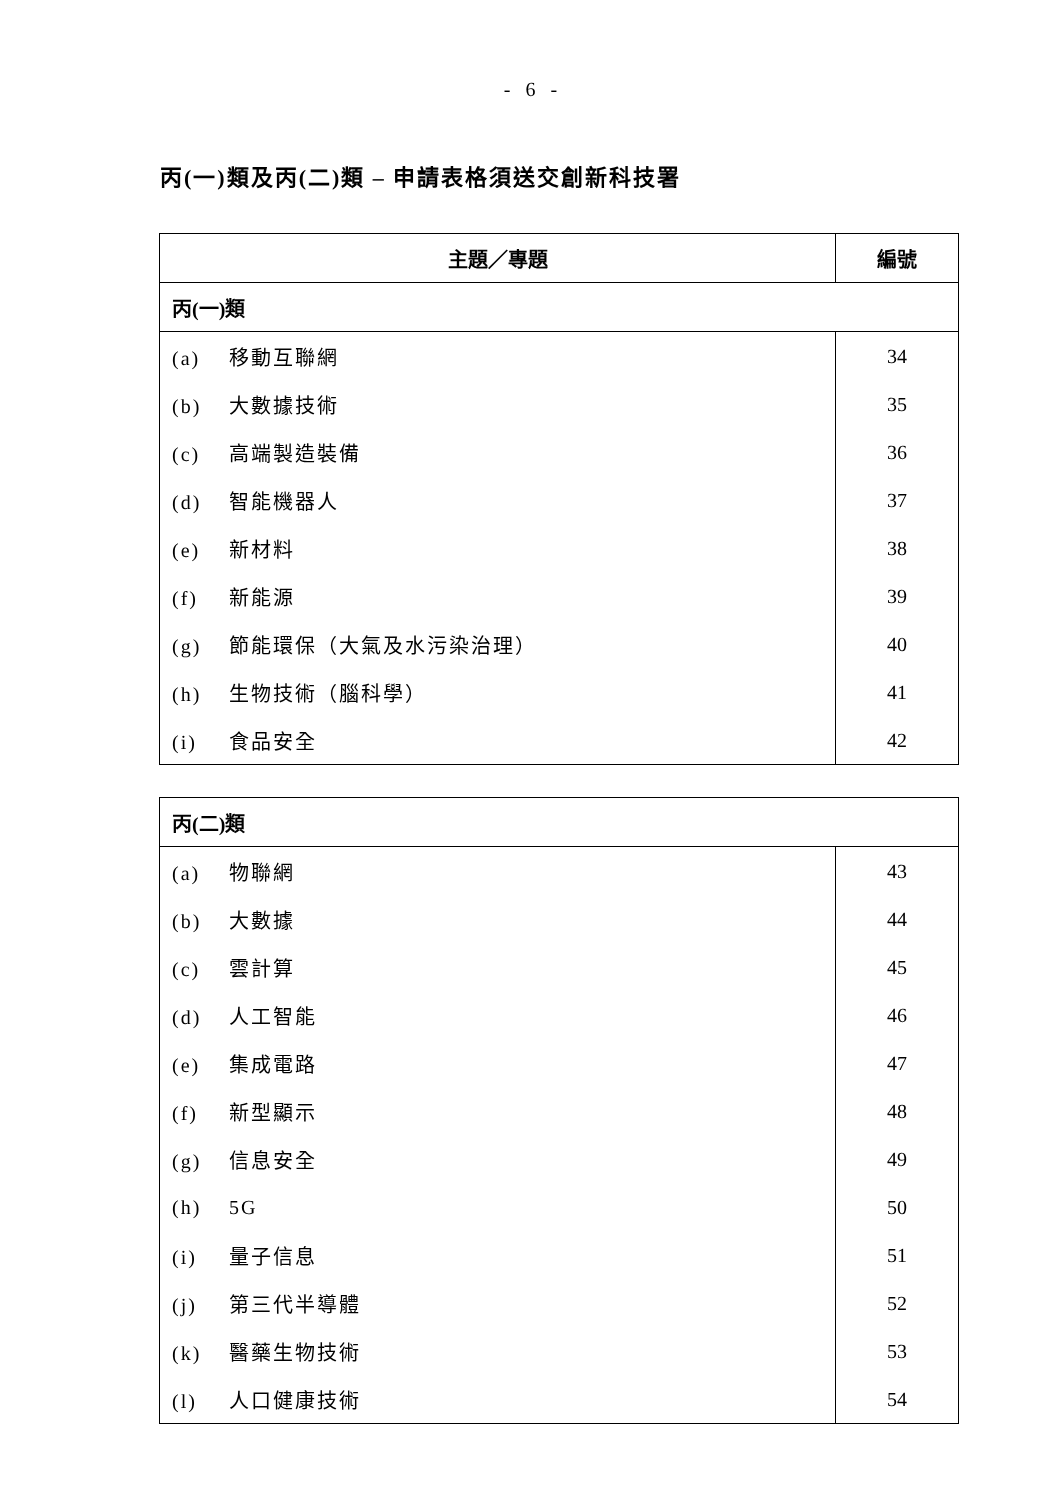- 6 -
丙(一)類及丙(二)類 – 申請表格須送交創新科技署
| 主題／專題 | 編號 |
| --- | --- |
| 丙(一)類 | |
| (a) 移動互聯網 | 34 |
| (b) 大數據技術 | 35 |
| (c) 高端製造裝備 | 36 |
| (d) 智能機器人 | 37 |
| (e) 新材料 | 38 |
| (f) 新能源 | 39 |
| (g) 節能環保（大氣及水污染治理） | 40 |
| (h) 生物技術（腦科學） | 41 |
| (i) 食品安全 | 42 |
| 丙(二)類 | |
| (a) 物聯網 | 43 |
| (b) 大數據 | 44 |
| (c) 雲計算 | 45 |
| (d) 人工智能 | 46 |
| (e) 集成電路 | 47 |
| (f) 新型顯示 | 48 |
| (g) 信息安全 | 49 |
| (h) 5G | 50 |
| (i) 量子信息 | 51 |
| (j) 第三代半導體 | 52 |
| (k) 醫藥生物技術 | 53 |
| (l) 人口健康技術 | 54 |